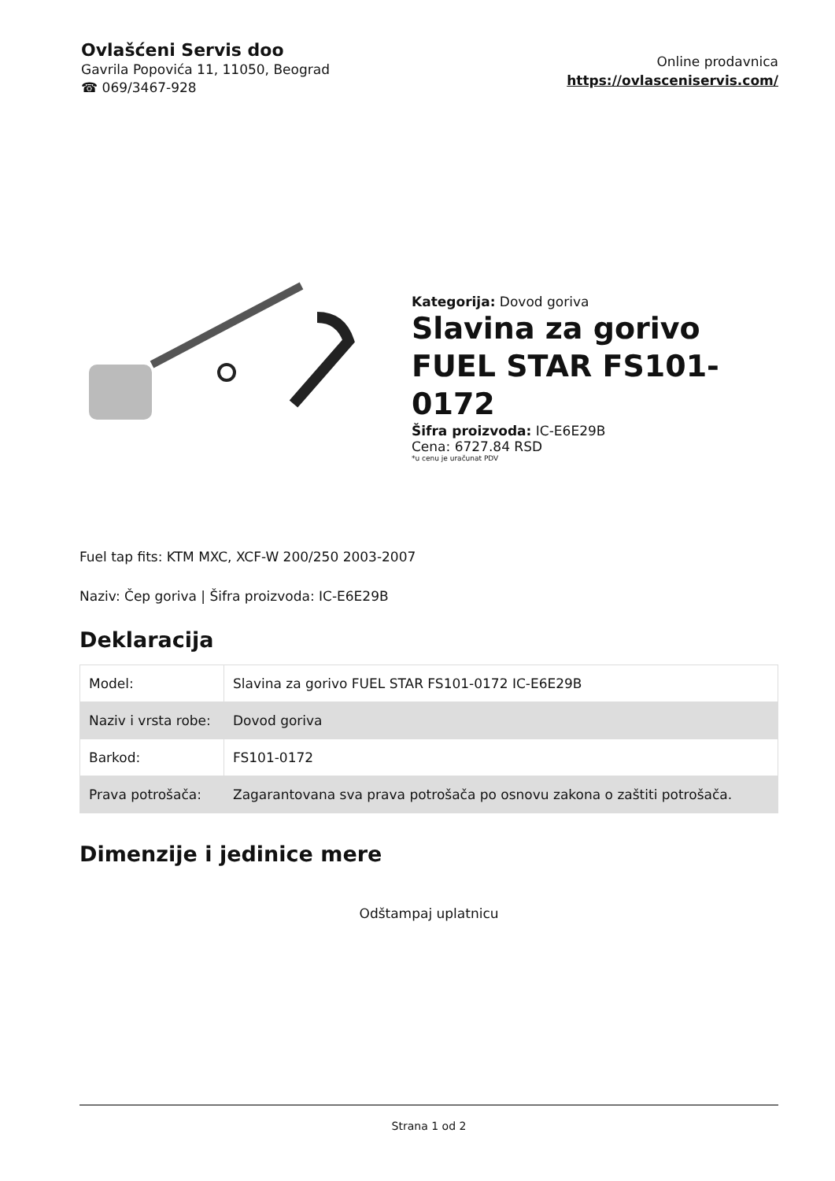Ovlašćeni Servis doo
Gavrila Popovića 11, 11050, Beograd
☎ 069/3467-928
Online prodavnica
https://ovlasceniservis.com/
Kategorija: Dovod goriva
Slavina za gorivo FUEL STAR FS101-0172
Šifra proizvoda: IC-E6E29B
Cena: 6727.84 RSD
*u cenu je uračunat PDV
Fuel tap fits: KTM MXC, XCF-W 200/250 2003-2007
Naziv: Čep goriva | Šifra proizvoda: IC-E6E29B
Deklaracija
| Model: | Slavina za gorivo FUEL STAR FS101-0172 IC-E6E29B |
| Naziv i vrsta robe: | Dovod goriva |
| Barkod: | FS101-0172 |
| Prava potrošača: | Zagarantovana sva prava potrošača po osnovu zakona o zaštiti potrošača. |
Dimenzije i jedinice mere
Odštampaj uplatnicu
Strana 1 od 2